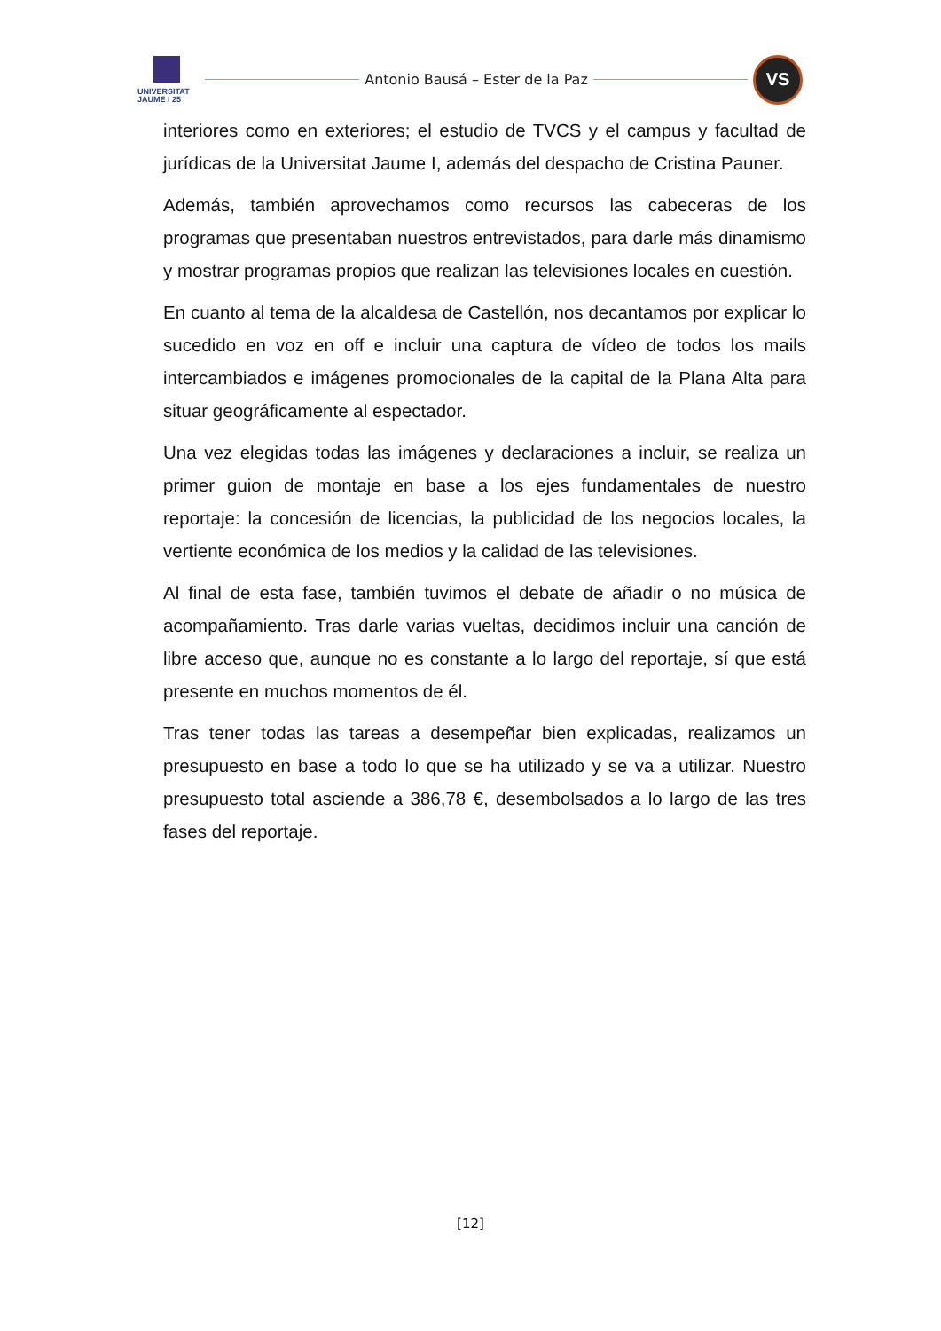UNIVERSITAT
JAUME I 25
Antonio Bausá – Ester de la Paz
VS
interiores como en exteriores; el estudio de TVCS y el campus y facultad de jurídicas de la Universitat Jaume I, además del despacho de Cristina Pauner.
Además, también aprovechamos como recursos las cabeceras de los programas que presentaban nuestros entrevistados, para darle más dinamismo y mostrar programas propios que realizan las televisiones locales en cuestión.
En cuanto al tema de la alcaldesa de Castellón, nos decantamos por explicar lo sucedido en voz en off e incluir una captura de vídeo de todos los mails intercambiados e imágenes promocionales de la capital de la Plana Alta para situar geográficamente al espectador.
Una vez elegidas todas las imágenes y declaraciones a incluir, se realiza un primer guion de montaje en base a los ejes fundamentales de nuestro reportaje: la concesión de licencias, la publicidad de los negocios locales, la vertiente económica de los medios y la calidad de las televisiones.
Al final de esta fase, también tuvimos el debate de añadir o no música de acompañamiento. Tras darle varias vueltas, decidimos incluir una canción de libre acceso que, aunque no es constante a lo largo del reportaje, sí que está presente en muchos momentos de él.
Tras tener todas las tareas a desempeñar bien explicadas, realizamos un presupuesto en base a todo lo que se ha utilizado y se va a utilizar. Nuestro presupuesto total asciende a 386,78 €, desembolsados a lo largo de las tres fases del reportaje.
[12]